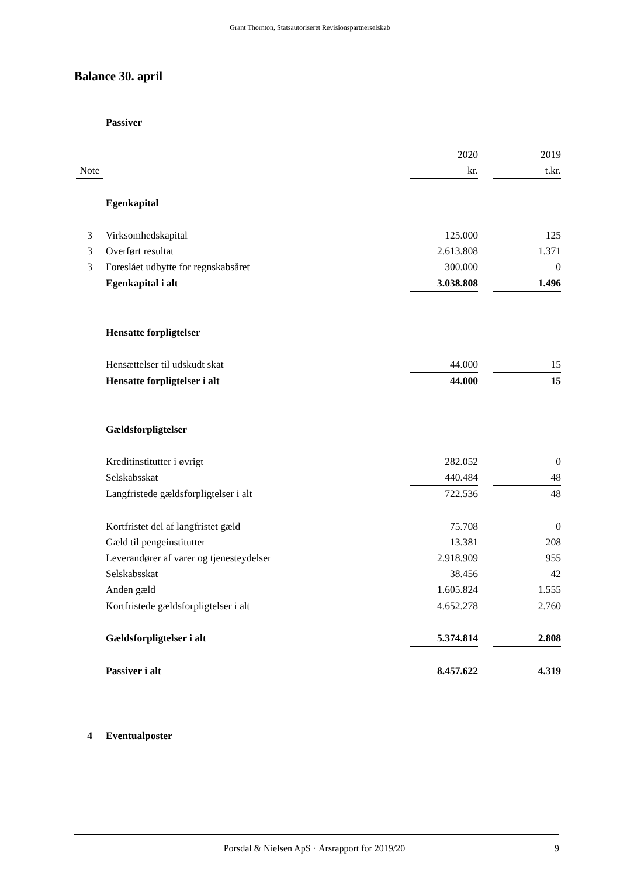Grant Thornton, Statsautoriseret Revisionspartnerselskab
Balance 30. april
| | Passiver | | | |
| | | 2020 | | 2019 |
| Note | | kr. | | t.kr. |
| | Egenkapital | | | |
| 3 | Virksomhedskapital | 125.000 | | 125 |
| 3 | Overført resultat | 2.613.808 | | 1.371 |
| 3 | Foreslået udbytte for regnskabsåret | 300.000 | | 0 |
| | Egenkapital i alt | 3.038.808 | | 1.496 |
| | Hensatte forpligtelser | | | |
| | Hensættelser til udskudt skat | 44.000 | | 15 |
| | Hensatte forpligtelser i alt | 44.000 | | 15 |
| | Gældsforpligtelser | | | |
| | Kreditinstitutter i øvrigt | 282.052 | | 0 |
| | Selskabsskat | 440.484 | | 48 |
| | Langfristede gældsforpligtelser i alt | 722.536 | | 48 |
| | Kortfristet del af langfristet gæld | 75.708 | | 0 |
| | Gæld til pengeinstitutter | 13.381 | | 208 |
| | Leverandører af varer og tjenesteydelser | 2.918.909 | | 955 |
| | Selskabsskat | 38.456 | | 42 |
| | Anden gæld | 1.605.824 | | 1.555 |
| | Kortfristede gældsforpligtelser i alt | 4.652.278 | | 2.760 |
| | Gældsforpligtelser i alt | 5.374.814 | | 2.808 |
| | Passiver i alt | 8.457.622 | | 4.319 |
| 4 | Eventualposter | | | |
Porsdal & Nielsen ApS · Årsrapport for 2019/20 9